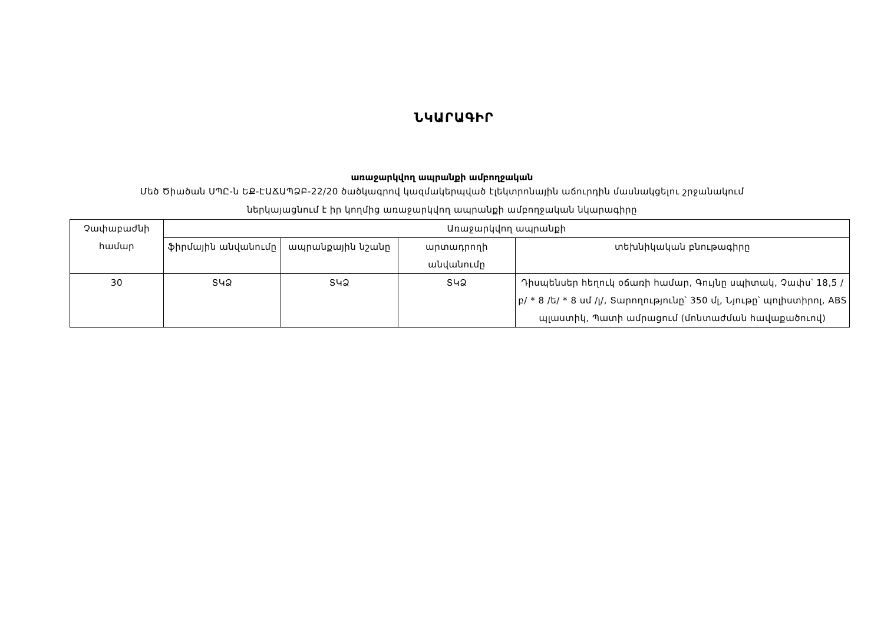ՆԿԱՐԱԳԻՐ
առաջարկվող ապրանքի ամբողջական
Մեծ Ծիածան ՍՊԸ-ն ԵՔ-ԷԱՃԱՊՁԲ-22/20 ծածկագրով կազմակերպված էլեկտրոնային աճուրդին մասնակցելու շրջանակում
ներկայացնում է իր կողմից առաջարկվող ապրանքի ամբողջական նկարագիրը
| Չափաբաժնի համար | Առաջարկվող ապրանքի | | | |
| --- | --- | --- | --- | --- |
| | ֆիրմային անվանումը | ապրանքային նշանը | արտադրողի անվանումը | տեխնիկական բնութագիրը |
| 30 | ՏԿՁ | ՏԿՁ | ՏԿՁ | Դիսպենսեր հեղուկ օճառի համար, Գույնը սպիտակ, Չափս՝ 18,5 /բ/ * 8 /ե/ * 8 սմ /լ/, Տարողությունը՝ 350 մլ, Նյութը՝ պոլիստիրոլ, ABS պլաստիկ, Պատի ամրացում (մոնտաժման հավաքածուով) |